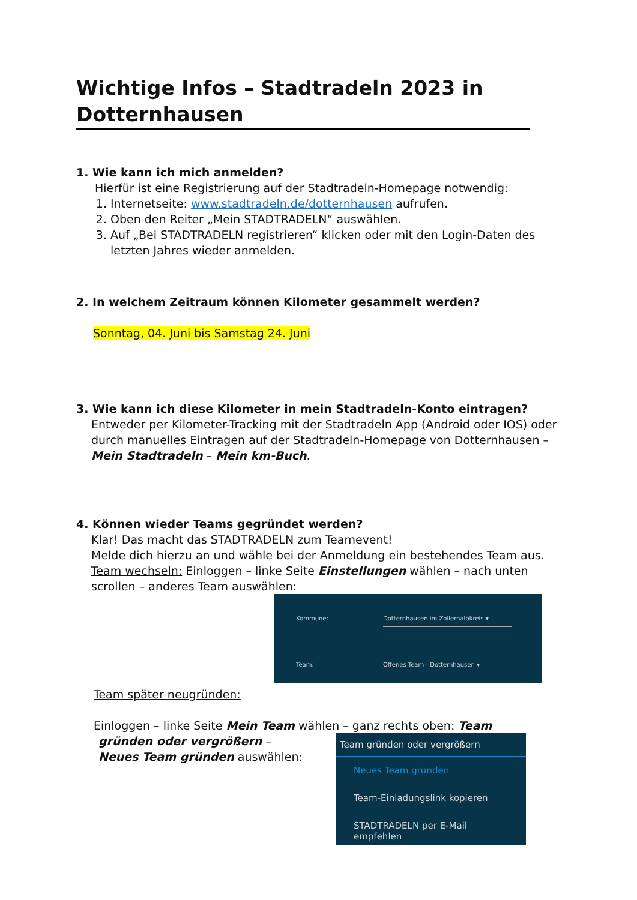Wichtige Infos – Stadtradeln 2023 in Dotternhausen
1. Wie kann ich mich anmelden?
Hierfür ist eine Registrierung auf der Stadtradeln-Homepage notwendig:
1. Internetseite: www.stadtradeln.de/dotternhausen aufrufen.
2. Oben den Reiter „Mein STADTRADELN“ auswählen.
3. Auf „Bei STADTRADELN registrieren“ klicken oder mit den Login-Daten des letzten Jahres wieder anmelden.
2. In welchem Zeitraum können Kilometer gesammelt werden?
Sonntag, 04. Juni bis Samstag 24. Juni
3. Wie kann ich diese Kilometer in mein Stadtradeln-Konto eintragen?
Entweder per Kilometer-Tracking mit der Stadtradeln App (Android oder IOS) oder durch manuelles Eintragen auf der Stadtradeln-Homepage von Dotternhausen – Mein Stadtradeln – Mein km-Buch.
4. Können wieder Teams gegründet werden?
Klar! Das macht das STADTRADELN zum Teamevent!
Melde dich hierzu an und wähle bei der Anmeldung ein bestehendes Team aus.
Team wechseln: Einloggen – linke Seite Einstellungen wählen – nach unten scrollen – anderes Team auswählen:
Kommune: Dotternhausen im Zollernalbkreis ▾
Team: Offenes Team - Dotternhausen ▾
Team später neugründen:
Einloggen – linke Seite Mein Team wählen – ganz rechts oben: Team
gründen oder vergrößern – Neues Team gründen auswählen:
Team gründen oder vergrößern
Neues Team gründen
Team-Einladungslink kopieren
STADTRADELN per E-Mail empfehlen